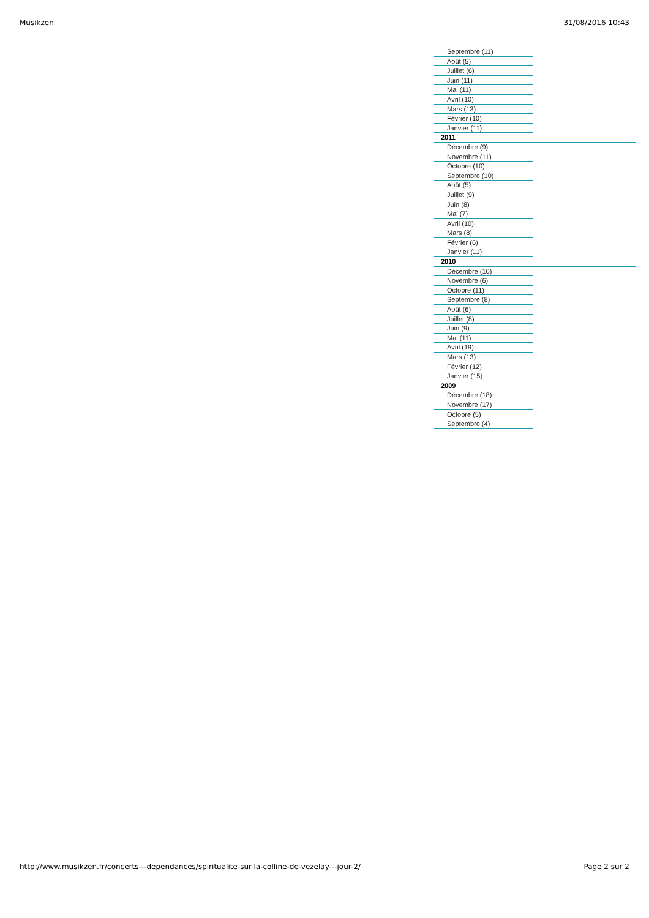Musikzen 31/08/2016 10:43
Septembre (11)
Août (5)
Juillet (6)
Juin (11)
Mai (11)
Avril (10)
Mars (13)
Février (10)
Janvier (11)
2011
Décembre (9)
Novembre (11)
Octobre (10)
Septembre (10)
Août (5)
Juillet (9)
Juin (8)
Mai (7)
Avril (10)
Mars (8)
Février (6)
Janvier (11)
2010
Décembre (10)
Novembre (6)
Octobre (11)
Septembre (8)
Août (6)
Juillet (8)
Juin (9)
Mai (11)
Avril (19)
Mars (13)
Février (12)
Janvier (15)
2009
Décembre (18)
Novembre (17)
Octobre (5)
Septembre (4)
http://www.musikzen.fr/concerts---dependances/spiritualite-sur-la-colline-de-vezelay---jour-2/ Page 2 sur 2